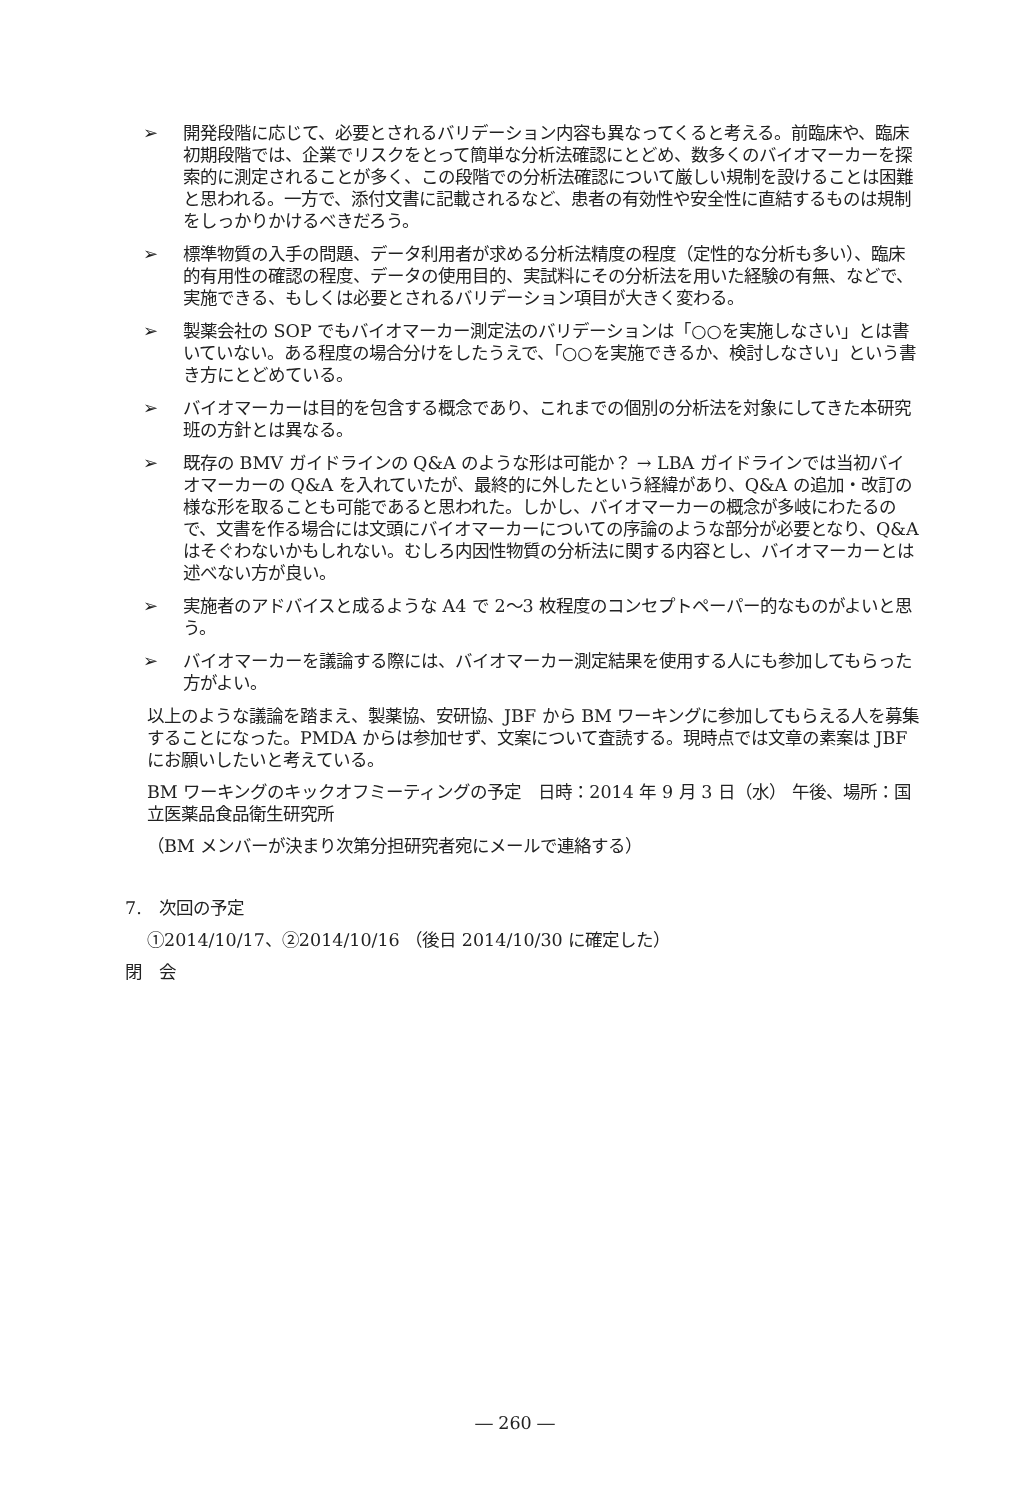➢ 開発段階に応じて、必要とされるバリデーション内容も異なってくると考える。前臨床や、臨床初期段階では、企業でリスクをとって簡単な分析法確認にとどめ、数多くのバイオマーカーを探索的に測定されることが多く、この段階での分析法確認について厳しい規制を設けることは困難と思われる。一方で、添付文書に記載されるなど、患者の有効性や安全性に直結するものは規制をしっかりかけるべきだろう。
➢ 標準物質の入手の問題、データ利用者が求める分析法精度の程度（定性的な分析も多い）、臨床的有用性の確認の程度、データの使用目的、実試料にその分析法を用いた経験の有無、などで、実施できる、もしくは必要とされるバリデーション項目が大きく変わる。
➢ 製薬会社の SOP でもバイオマーカー測定法のバリデーションは「○○を実施しなさい」とは書いていない。ある程度の場合分けをしたうえで、「○○を実施できるか、検討しなさい」という書き方にとどめている。
➢ バイオマーカーは目的を包含する概念であり、これまでの個別の分析法を対象にしてきた本研究班の方針とは異なる。
➢ 既存の BMV ガイドラインの Q&A のような形は可能か？ → LBA ガイドラインでは当初バイオマーカーの Q&A を入れていたが、最終的に外したという経緯があり、Q&A の追加・改訂の様な形を取ることも可能であると思われた。しかし、バイオマーカーの概念が多岐にわたるので、文書を作る場合には文頭にバイオマーカーについての序論のような部分が必要となり、Q&A はそぐわないかもしれない。むしろ内因性物質の分析法に関する内容とし、バイオマーカーとは述べない方が良い。
➢ 実施者のアドバイスと成るような A4 で 2〜3 枚程度のコンセプトペーパー的なものがよいと思う。
➢ バイオマーカーを議論する際には、バイオマーカー測定結果を使用する人にも参加してもらった方がよい。
以上のような議論を踏まえ、製薬協、安研協、JBF から BM ワーキングに参加してもらえる人を募集することになった。PMDA からは参加せず、文案について査読する。現時点では文章の素案は JBF にお願いしたいと考えている。
BM ワーキングのキックオフミーティングの予定　日時：2014 年 9 月 3 日（水） 午後、場所：国立医薬品食品衛生研究所
（BM メンバーが決まり次第分担研究者宛にメールで連絡する）
7.　次回の予定
①2014/10/17、②2014/10/16 （後日 2014/10/30 に確定した）
閉　会
― 260 ―